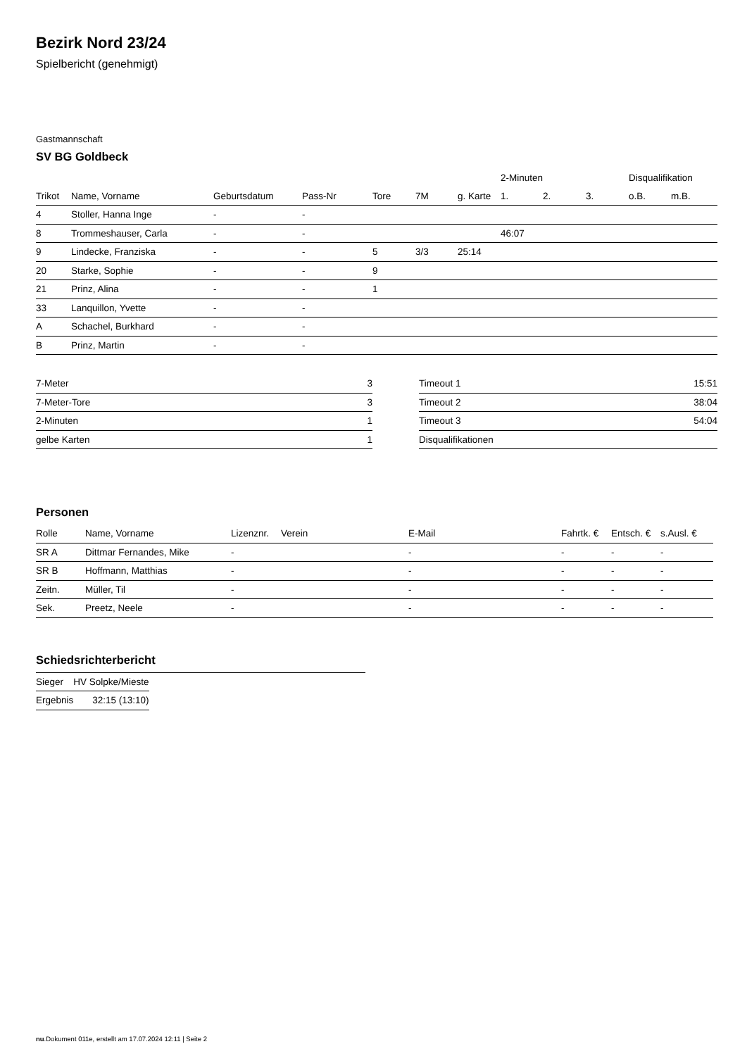Bezirk Nord 23/24
Spielbericht (genehmigt)
Gastmannschaft
SV BG Goldbeck
| | | | | | | | 2-Minuten | | | Disqualifikation | |
| --- | --- | --- | --- | --- | --- | --- | --- | --- | --- | --- | --- |
| Trikot | Name, Vorname | Geburtsdatum | Pass-Nr | Tore | 7M | g. Karte | 1. | 2. | 3. | o.B. | m.B. |
| 4 | Stoller, Hanna Inge | - | - | | | | | | | | |
| 8 | Trommeshauser, Carla | - | - | | | | 46:07 | | | | |
| 9 | Lindecke, Franziska | - | - | 5 | 3/3 | 25:14 | | | | | |
| 20 | Starke, Sophie | - | - | 9 | | | | | | | |
| 21 | Prinz, Alina | - | - | 1 | | | | | | | |
| 33 | Lanquillon, Yvette | - | - | | | | | | | | |
| A | Schachel, Burkhard | - | - | | | | | | | | |
| B | Prinz, Martin | - | - | | | | | | | | |
| 7-Meter | 3 |
| 7-Meter-Tore | 3 |
| 2-Minuten | 1 |
| gelbe Karten | 1 |
| Timeout 1 | 15:51 |
| Timeout 2 | 38:04 |
| Timeout 3 | 54:04 |
| Disqualifikationen | |
Personen
| Rolle | Name, Vorname | Lizenznr. | Verein | E-Mail | Fahrtk. € | Entsch. € | s.Ausl. € |
| --- | --- | --- | --- | --- | --- | --- | --- |
| SR A | Dittmar Fernandes, Mike | - | | - | - | - | - |
| SR B | Hoffmann, Matthias | - | | - | - | - | - |
| Zeitn. | Müller, Til | - | | - | - | - | - |
| Sek. | Preetz, Neele | - | | - | - | - | - |
Schiedsrichterbericht
| Sieger | HV Solpke/Mieste |
| Ergebnis | 32:15 (13:10) |
nu.Dokument 011e, erstellt am 17.07.2024 12:11 | Seite 2